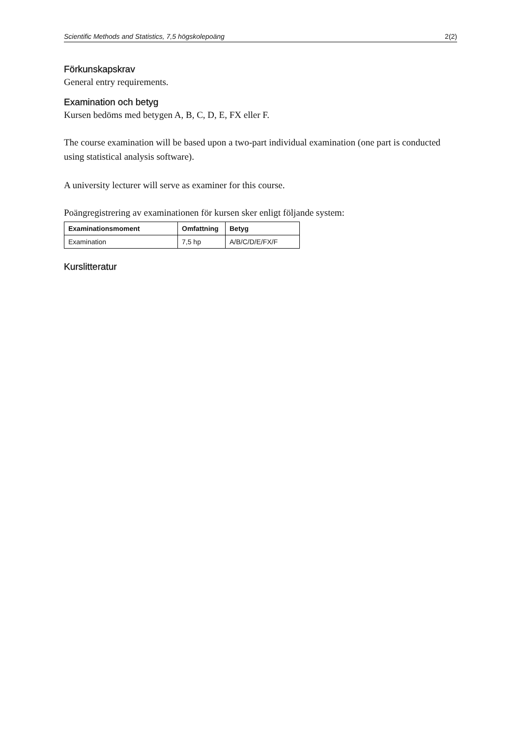Scientific Methods and Statistics, 7,5 högskolepoäng 2(2)
Förkunskapskrav
General entry requirements.
Examination och betyg
Kursen bedöms med betygen A, B, C, D, E, FX eller F.
The course examination will be based upon a two-part individual examination (one part is conducted using statistical analysis software).
A university lecturer will serve as examiner for this course.
Poängregistrering av examinationen för kursen sker enligt följande system:
| Examinationsmoment | Omfattning | Betyg |
| --- | --- | --- |
| Examination | 7,5 hp | A/B/C/D/E/FX/F |
Kurslitteratur